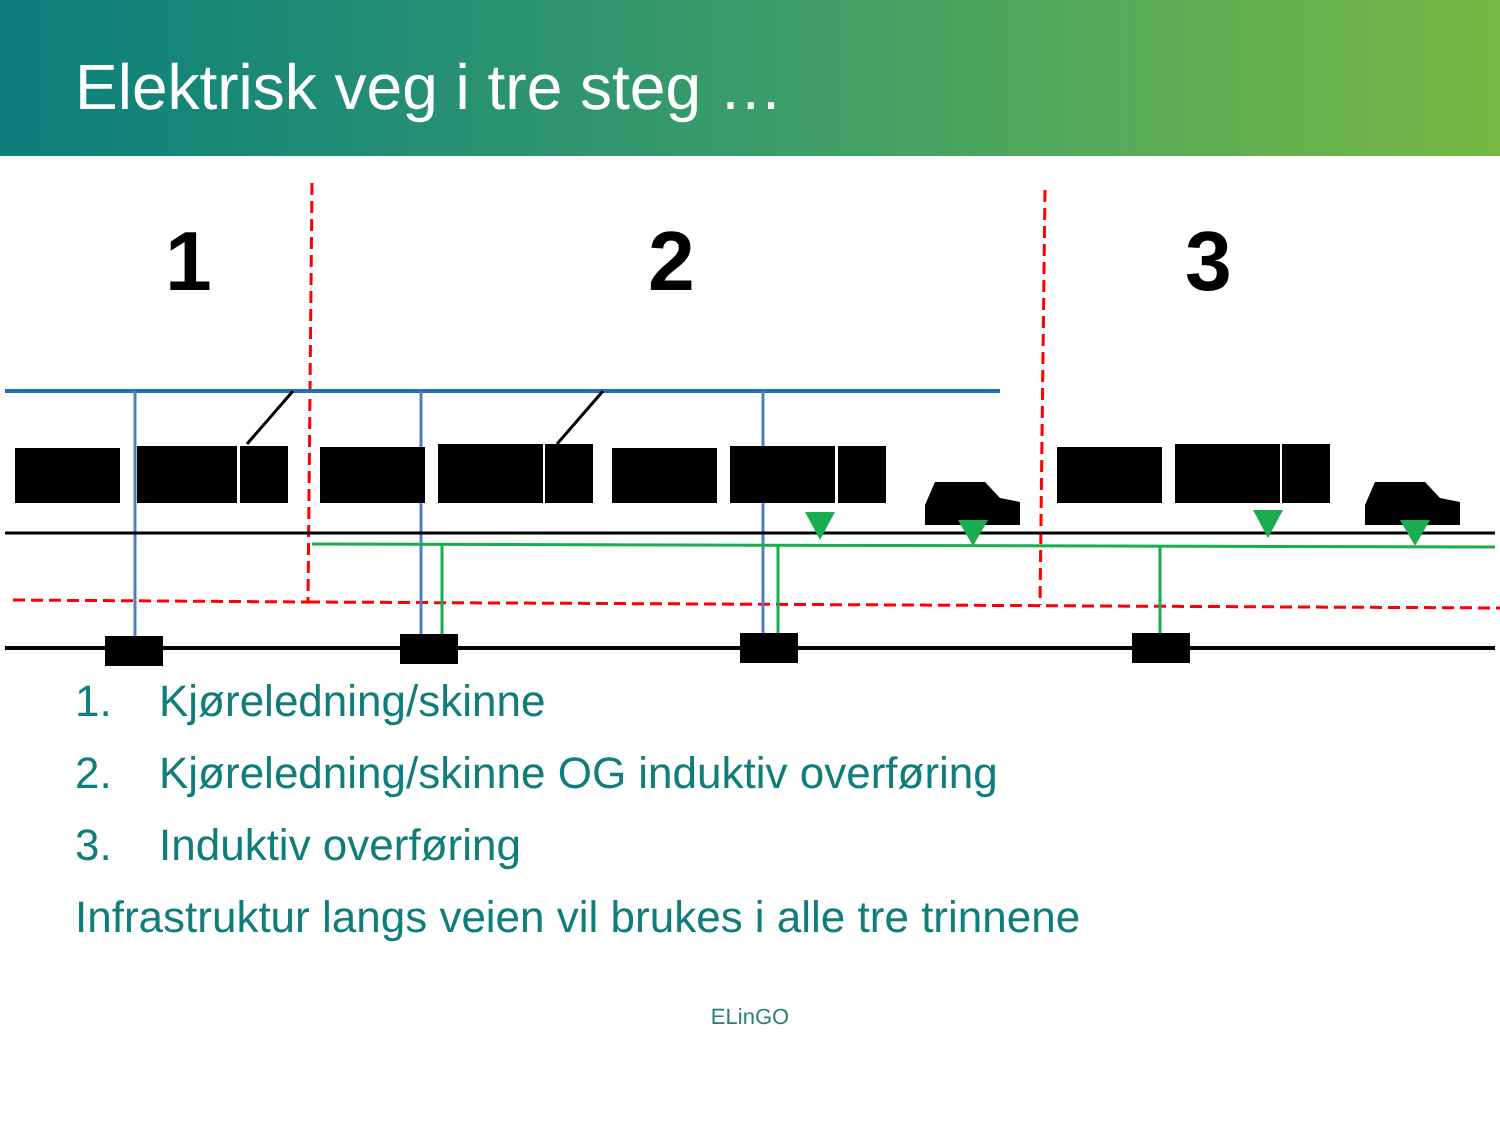Elektrisk veg i tre steg …
1
2
3
1. Kjøreledning/skinne
2. Kjøreledning/skinne OG induktiv overføring
3. Induktiv overføring
Infrastruktur langs veien vil brukes i alle tre trinnene
ELinGO